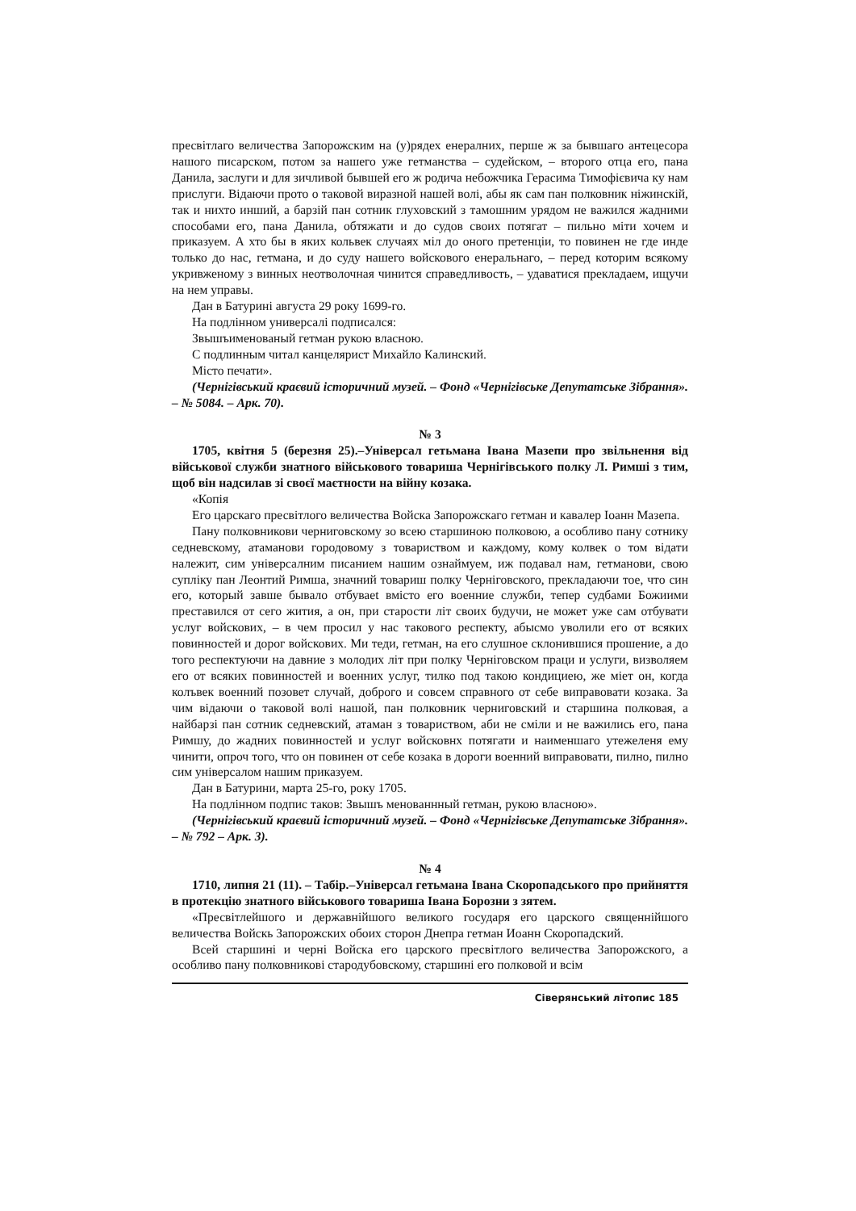пресвітлаго величества Запорожским на (у)рядех енералних, перше ж за бывшаго антецесора нашого писарском, потом за нашего уже гетманства – судейском, – второго отца его, пана Данила, заслуги и для зичливой бывшей его ж родича небожчика Герасима Тимофієвича ку нам прислуги. Відаючи прото о таковой виразной нашей волі, абы як сам пан полковник ніжинскій, так и нихто инший, а барзій пан сотник глуховский з тамошним урядом не важился жадними способами его, пана Данила, обтяжати и до судов своих потягат – пильно міти хочем и приказуем. А хто бы в яких кольвек случаях міл до оного претенціи, то повинен не где инде только до нас, гетмана, и до суду нашего войскового енеральнаго, – перед которим всякому укривженому з винных неотволочная чинится справедливость, – удаватися прекладаем, ищучи на нем управы.
Дан в Батурині августа 29 року 1699-го.
На подлінном универсалі подписался:
Звышъименованый гетман рукою власною.
С подлинным читал канцелярист Михайло Калинский.
Місто печати».
(Чернігівський краєвий історичний музей. – Фонд «Чернігівське Депутатське Зібрання». – № 5084. – Арк. 70).
№ 3
1705, квітня 5 (березня 25).–Універсал гетьмана Івана Мазепи про звільнення від військової служби знатного військового товариша Чернігівського полку Л. Римші з тим, щоб він надсилав зі своєї маєтности на війну козака.
«Копія
Его царскаго пресвітлого величества Войска Запорожскаго гетман и кавалер Іоанн Мазепа.
Пану полковникови черниговскому зо всею старшиною полковою, а особливо пану сотнику седневскому, атаманови городовому з товариством и каждому, кому колвек о том відати належит, сим універсалним писанием нашим ознаймуем, иж подавал нам, гетманови, свою супліку пан Леонтий Римша, значний товариш полку Черніговского, прекладаючи тое, что син его, который завше бывало отбуваеt вмісто его военние служби, тепер судбами Божиими преставился от сего жития, а он, при старости літ своих будучи, не может уже сам отбувати услуг войскових, – в чем просил у нас таковогo респекту, абысмо уволили его от всяких повинностей и дорог войскових. Ми теди, гетман, на его слушное склонившися прошение, а до того респектуючи на давние з молодих літ при полку Черніговском праци и услуги, визволяем его от всяких повинностей и военних услуг, тилко под такою кондициею, же міет он, когда колъвек военний позовет случай, доброго и совсем справного от себе виправовати козака. За чим відаючи о таковой волі нашой, пан полковник черниговский и старшина полковая, а найбарзі пан сотник седневский, атаман з товариством, аби не сміли и не важились его, пана Римшу, до жадних повинностей и услуг войсковнх потягати и наименшаго утежеленя ему чинити, опроч того, что он повинен от себе козака в дороги военний виправовати, пилно, пилно сим універсалом нашим приказуем.
Дан в Батурини, марта 25-го, року 1705.
На подлінном подпис таков: Звышъ менованнный гетман, рукою власною».
(Чернігівський краєвий історичний музей. – Фонд «Чернігівське Депутатське Зібрання». – № 792 – Арк. 3).
№ 4
1710, липня 21 (11). – Табір.–Універсал гетьмана Івана Скоропадського про прийняття в протекцію знатного військового товариша Івана Борозни з зятем.
«Пресвітлейшого и державнійшого великого государя его царского священнійшого величества Войскь Запорожских обоих сторон Днепра гетман Иоанн Скоропадский.
Всей старшині и черні Войска его царского пресвітлого величества Запорожского, а особливо пану полковникові стародубовскому, старшині его полковой и всім
Сіверянський літопис 185